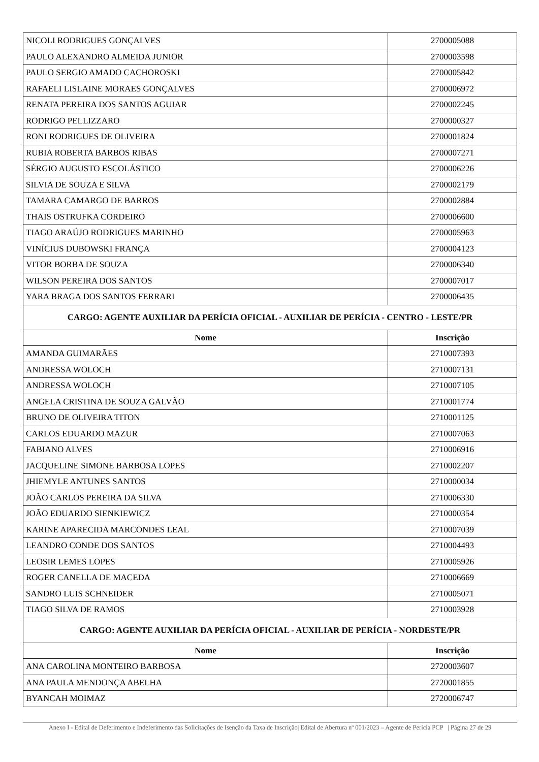| NICOLI RODRIGUES GONÇALVES | 2700005088 |
| PAULO ALEXANDRO ALMEIDA JUNIOR | 2700003598 |
| PAULO SERGIO AMADO CACHOROSKI | 2700005842 |
| RAFAELI LISLAINE MORAES GONÇALVES | 2700006972 |
| RENATA PEREIRA DOS SANTOS AGUIAR | 2700002245 |
| RODRIGO PELLIZZARO | 2700000327 |
| RONI RODRIGUES DE OLIVEIRA | 2700001824 |
| RUBIA ROBERTA BARBOS RIBAS | 2700007271 |
| SÉRGIO AUGUSTO ESCOLÁSTICO | 2700006226 |
| SILVIA DE SOUZA E SILVA | 2700002179 |
| TAMARA CAMARGO DE BARROS | 2700002884 |
| THAIS OSTRUFKA CORDEIRO | 2700006600 |
| TIAGO ARAÚJO RODRIGUES MARINHO | 2700005963 |
| VINÍCIUS DUBOWSKI FRANÇA | 2700004123 |
| VITOR BORBA DE SOUZA | 2700006340 |
| WILSON PEREIRA DOS SANTOS | 2700007017 |
| YARA BRAGA DOS SANTOS FERRARI | 2700006435 |
| CARGO: AGENTE AUXILIAR DA PERÍCIA OFICIAL - AUXILIAR DE PERÍCIA - CENTRO - LESTE/PR | |
| Nome | Inscrição |
| AMANDA GUIMARÃES | 2710007393 |
| ANDRESSA WOLOCH | 2710007131 |
| ANDRESSA WOLOCH | 2710007105 |
| ANGELA CRISTINA DE SOUZA GALVÃO | 2710001774 |
| BRUNO DE OLIVEIRA TITON | 2710001125 |
| CARLOS EDUARDO MAZUR | 2710007063 |
| FABIANO ALVES | 2710006916 |
| JACQUELINE SIMONE BARBOSA LOPES | 2710002207 |
| JHIEMYLE ANTUNES SANTOS | 2710000034 |
| JOÃO CARLOS PEREIRA DA SILVA | 2710006330 |
| JOÃO EDUARDO SIENKIEWICZ | 2710000354 |
| KARINE APARECIDA MARCONDES LEAL | 2710007039 |
| LEANDRO CONDE DOS SANTOS | 2710004493 |
| LEOSIR LEMES LOPES | 2710005926 |
| ROGER CANELLA DE MACEDA | 2710006669 |
| SANDRO LUIS SCHNEIDER | 2710005071 |
| TIAGO SILVA DE RAMOS | 2710003928 |
| CARGO: AGENTE AUXILIAR DA PERÍCIA OFICIAL - AUXILIAR DE PERÍCIA - NORDESTE/PR | |
| Nome | Inscrição |
| ANA CAROLINA MONTEIRO BARBOSA | 2720003607 |
| ANA PAULA MENDONÇA ABELHA | 2720001855 |
| BYANCAH MOIMAZ | 2720006747 |
Anexo I - Edital de Deferimento e Indeferimento das Solicitações de Isenção da Taxa de Inscrição| Edital de Abertura nº 001/2023 – Agente de Perícia PCP | Página 27 de 29